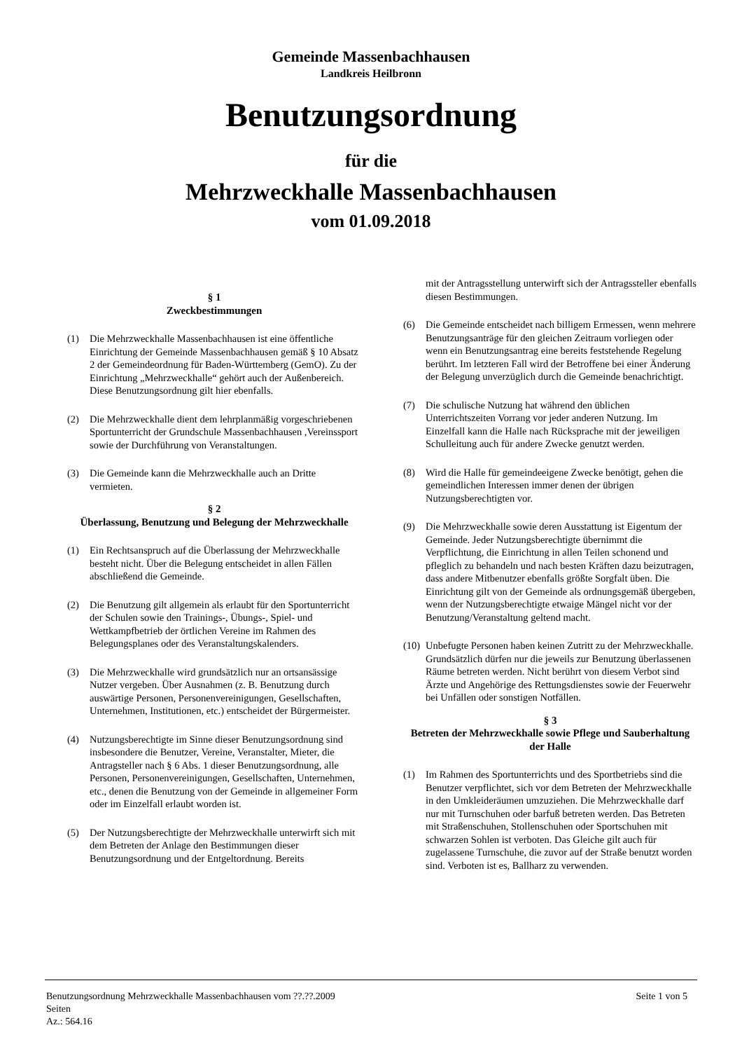Gemeinde Massenbachhausen
Landkreis Heilbronn
Benutzungsordnung
für die
Mehrzweckhalle Massenbachhausen
vom 01.09.2018
§ 1
Zweckbestimmungen
(1) Die Mehrzweckhalle Massenbachhausen ist eine öffentliche Einrichtung der Gemeinde Massenbachhausen gemäß § 10 Absatz 2 der Gemeindeordnung für Baden-Württemberg (GemO). Zu der Einrichtung „Mehrzweckhalle“ gehört auch der Außenbereich. Diese Benutzungsordnung gilt hier ebenfalls.
(2) Die Mehrzweckhalle dient dem lehrplanmäßig vorgeschriebenen Sportunterricht der Grundschule Massenbachhausen ,Vereinssport sowie der Durchführung von Veranstaltungen.
(3) Die Gemeinde kann die Mehrzweckhalle auch an Dritte vermieten.
§ 2
Überlassung, Benutzung und Belegung der Mehrzweckhalle
(1) Ein Rechtsanspruch auf die Überlassung der Mehrzweckhalle besteht nicht. Über die Belegung entscheidet in allen Fällen abschließend die Gemeinde.
(2) Die Benutzung gilt allgemein als erlaubt für den Sportunterricht der Schulen sowie den Trainings-, Übungs-, Spiel- und Wettkampfbetrieb der örtlichen Vereine im Rahmen des Belegungsplanes oder des Veranstaltungskalenders.
(3) Die Mehrzweckhalle wird grundsätzlich nur an ortsansässige Nutzer vergeben. Über Ausnahmen (z. B. Benutzung durch auswärtige Personen, Personenvereinigungen, Gesellschaften, Unternehmen, Institutionen, etc.) entscheidet der Bürgermeister.
(4) Nutzungsberechtigte im Sinne dieser Benutzungsordnung sind insbesondere die Benutzer, Vereine, Veranstalter, Mieter, die Antragsteller nach § 6 Abs. 1 dieser Benutzungsordnung, alle Personen, Personenvereinigungen, Gesellschaften, Unternehmen, etc., denen die Benutzung von der Gemeinde in allgemeiner Form oder im Einzelfall erlaubt worden ist.
(5) Der Nutzungsberechtigte der Mehrzweckhalle unterwirft sich mit dem Betreten der Anlage den Bestimmungen dieser Benutzungsordnung und der Entgeltordnung. Bereits
mit der Antragsstellung unterwirft sich der Antragssteller ebenfalls diesen Bestimmungen.
(6) Die Gemeinde entscheidet nach billigem Ermessen, wenn mehrere Benutzungsanträge für den gleichen Zeitraum vorliegen oder wenn ein Benutzungsantrag eine bereits feststehende Regelung berührt. Im letzteren Fall wird der Betroffene bei einer Änderung der Belegung unverzüglich durch die Gemeinde benachrichtigt.
(7) Die schulische Nutzung hat während den üblichen Unterrichtszeiten Vorrang vor jeder anderen Nutzung. Im Einzelfall kann die Halle nach Rücksprache mit der jeweiligen Schulleitung auch für andere Zwecke genutzt werden.
(8) Wird die Halle für gemeindeeigene Zwecke benötigt, gehen die gemeindlichen Interessen immer denen der übrigen Nutzungsberechtigten vor.
(9) Die Mehrzweckhalle sowie deren Ausstattung ist Eigentum der Gemeinde. Jeder Nutzungsberechtigte übernimmt die Verpflichtung, die Einrichtung in allen Teilen schonend und pfleglich zu behandeln und nach besten Kräften dazu beizutragen, dass andere Mitbenutzer ebenfalls größte Sorgfalt üben. Die Einrichtung gilt von der Gemeinde als ordnungsgemäß übergeben, wenn der Nutzungsberechtigte etwaige Mängel nicht vor der Benutzung/Veranstaltung geltend macht.
(10) Unbefugte Personen haben keinen Zutritt zu der Mehrzweckhalle. Grundsätzlich dürfen nur die jeweils zur Benutzung überlassenen Räume betreten werden. Nicht berührt von diesem Verbot sind Ärzte und Angehörige des Rettungsdienstes sowie der Feuerwehr bei Unfällen oder sonstigen Notfällen.
§ 3
Betreten der Mehrzweckhalle sowie Pflege und Sauberhaltung der Halle
(1) Im Rahmen des Sportunterrichts und des Sportbetriebs sind die Benutzer verpflichtet, sich vor dem Betreten der Mehrzweckhalle in den Umkleideräumen umzuziehen. Die Mehrzweckhalle darf nur mit Turnschuhen oder barfuß betreten werden. Das Betreten mit Straßenschuhen, Stollenschuhen oder Sportschuhen mit schwarzen Sohlen ist verboten. Das Gleiche gilt auch für zugelassene Turnschuhe, die zuvor auf der Straße benutzt worden sind. Verboten ist es, Ballharz zu verwenden.
Benutzungsordnung Mehrzweckhalle Massenbachhausen vom ??.??.2009 Seite 1 von 5
Seiten
Az.: 564.16